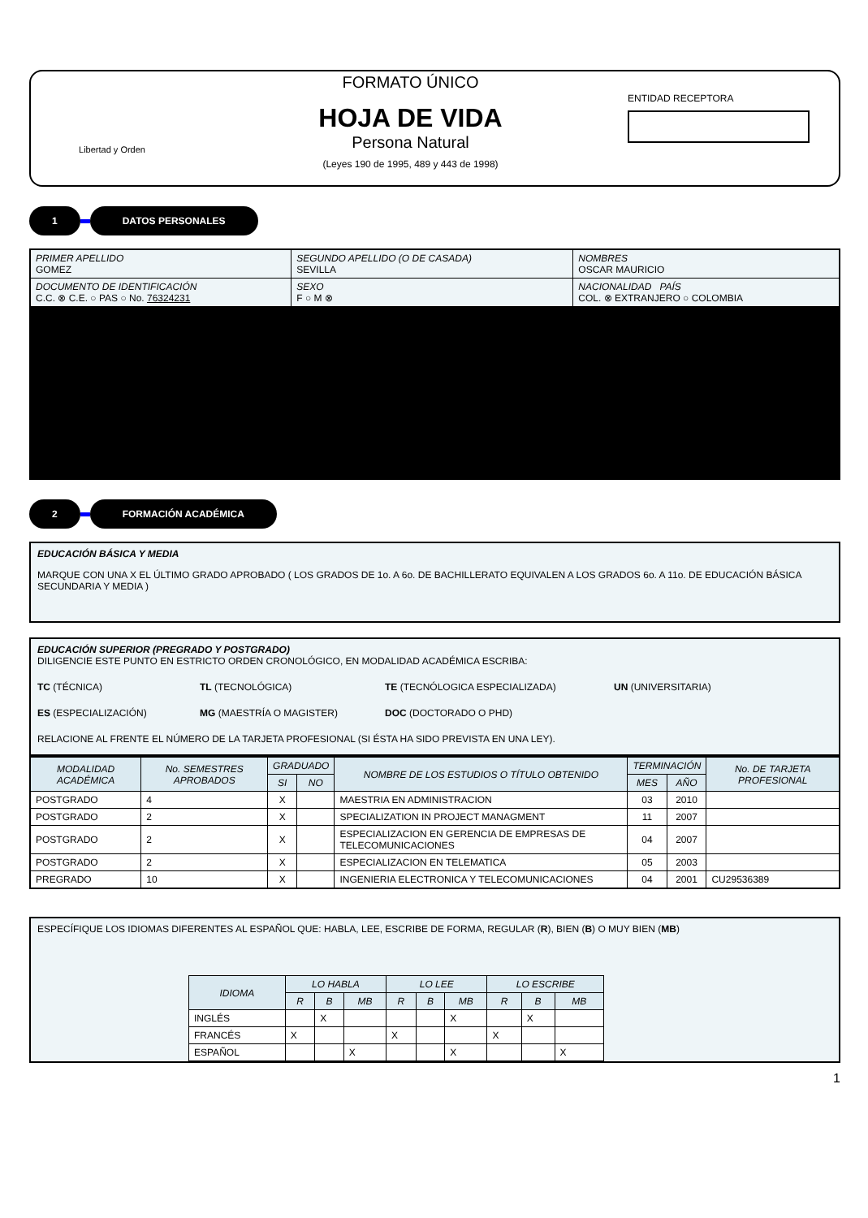Libertad y Orden
FORMATO ÚNICO
HOJA DE VIDA
Persona Natural
(Leyes 190 de 1995, 489 y 443 de 1998)
ENTIDAD RECEPTORA
1 DATOS PERSONALES
| PRIMER APELLIDO GOMEZ | SEGUNDO APELLIDO (O DE CASADA) SEVILLA | | NOMBRES OSCAR MAURICIO |
| DOCUMENTO DE IDENTIFICACIÓN C.C. ⊗ C.E. ○ PAS ○ No. 76324231 | SEXO F ○ M ⊗ | NACIONALIDAD PAÍS COL. ⊗ EXTRANJERO ○ COLOMBIA | |
2 FORMACIÓN ACADÉMICA
EDUCACIÓN BÁSICA Y MEDIA
MARQUE CON UNA X EL ÚLTIMO GRADO APROBADO ( LOS GRADOS DE 1o. A 6o. DE BACHILLERATO EQUIVALEN A LOS GRADOS 6o. A 11o. DE EDUCACIÓN BÁSICA SECUNDARIA Y MEDIA )
EDUCACIÓN SUPERIOR (PREGRADO Y POSTGRADO)
DILIGENCIE ESTE PUNTO EN ESTRICTO ORDEN CRONOLÓGICO, EN MODALIDAD ACADÉMICA ESCRIBA:
TC (TÉCNICA) TL (TECNOLÓGICA) TE (TECNÓLOGICA ESPECIALIZADA) UN (UNIVERSITARIA)
ES (ESPECIALIZACIÓN) MG (MAESTRÍA O MAGISTER) DOC (DOCTORADO O PHD)
RELACIONE AL FRENTE EL NÚMERO DE LA TARJETA PROFESIONAL (SI ÉSTA HA SIDO PREVISTA EN UNA LEY).
| MODALIDAD ACADÉMICA | No. SEMESTRES APROBADOS | GRADUADO | | NOMBRE DE LOS ESTUDIOS O TÍTULO OBTENIDO | TERMINACIÓN | | No. DE TARJETA PROFESIONAL |
| --- | --- | --- | --- | --- | --- | --- | --- |
| | | SI | NO | | MES | AÑO | |
| POSTGRADO | 4 | X | | MAESTRIA EN ADMINISTRACION | 03 | 2010 | |
| POSTGRADO | 2 | X | | SPECIALIZATION IN PROJECT MANAGMENT | 11 | 2007 | |
| POSTGRADO | 2 | X | | ESPECIALIZACION EN GERENCIA DE EMPRESAS DE TELECOMUNICACIONES | 04 | 2007 | |
| POSTGRADO | 2 | X | | ESPECIALIZACION EN TELEMATICA | 05 | 2003 | |
| PREGRADO | 10 | X | | INGENIERIA ELECTRONICA Y TELECOMUNICACIONES | 04 | 2001 | CU29536389 |
ESPECÍFIQUE LOS IDIOMAS DIFERENTES AL ESPAÑOL QUE: HABLA, LEE, ESCRIBE DE FORMA, REGULAR (R), BIEN (B) O MUY BIEN (MB)
| IDIOMA | LO HABLA | | | LO LEE | | | LO ESCRIBE | | |
| --- | --- | --- | --- | --- | --- | --- | --- | --- | --- |
| | R | B | MB | R | B | MB | R | B | MB |
| INGLÉS | | X | | | | X | | X | |
| FRANCÉS | X | | | X | | | X | | |
| ESPAÑOL | | | X | | | X | | | X |
1